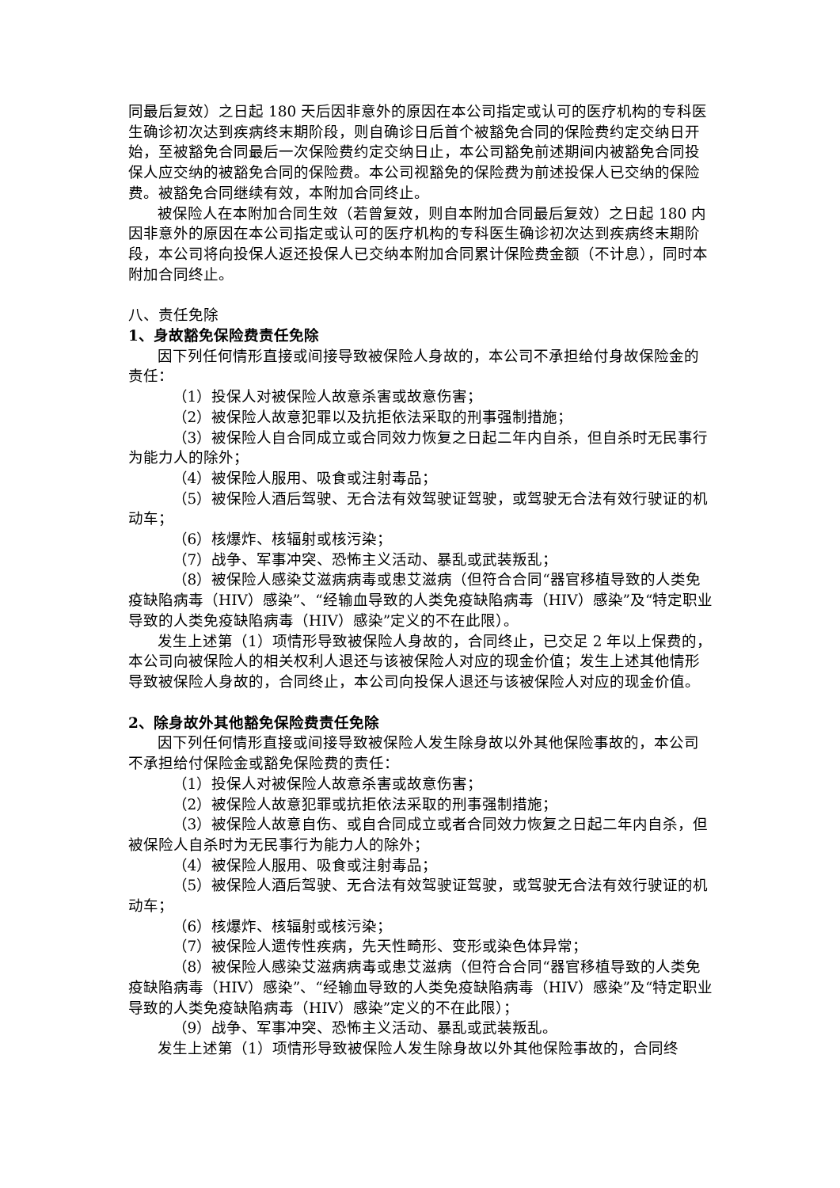同最后复效）之日起 180 天后因非意外的原因在本公司指定或认可的医疗机构的专科医生确诊初次达到疾病终末期阶段，则自确诊日后首个被豁免合同的保险费约定交纳日开始，至被豁免合同最后一次保险费约定交纳日止，本公司豁免前述期间内被豁免合同投保人应交纳的被豁免合同的保险费。本公司视豁免的保险费为前述投保人已交纳的保险费。被豁免合同继续有效，本附加合同终止。
被保险人在本附加合同生效（若曾复效，则自本附加合同最后复效）之日起 180 内因非意外的原因在本公司指定或认可的医疗机构的专科医生确诊初次达到疾病终末期阶段，本公司将向投保人返还投保人已交纳本附加合同累计保险费金额（不计息），同时本附加合同终止。
八、责任免除
1、身故豁免保险费责任免除
因下列任何情形直接或间接导致被保险人身故的，本公司不承担给付身故保险金的责任：
（1）投保人对被保险人故意杀害或故意伤害；
（2）被保险人故意犯罪以及抗拒依法采取的刑事强制措施；
（3）被保险人自合同成立或合同效力恢复之日起二年内自杀，但自杀时无民事行为能力人的除外；
（4）被保险人服用、吸食或注射毒品；
（5）被保险人酒后驾驶、无合法有效驾驶证驾驶，或驾驶无合法有效行驶证的机动车；
（6）核爆炸、核辐射或核污染；
（7）战争、军事冲突、恐怖主义活动、暴乱或武装叛乱；
（8）被保险人感染艾滋病病毒或患艾滋病（但符合合同“器官移植导致的人类免疫缺陷病毒（HIV）感染”、“经输血导致的人类免疫缺陷病毒（HIV）感染”及“特定职业导致的人类免疫缺陷病毒（HIV）感染”定义的不在此限）。
发生上述第（1）项情形导致被保险人身故的，合同终止，已交足 2 年以上保费的，本公司向被保险人的相关权利人退还与该被保险人对应的现金价值；发生上述其他情形导致被保险人身故的，合同终止，本公司向投保人退还与该被保险人对应的现金价值。
2、除身故外其他豁免保险费责任免除
因下列任何情形直接或间接导致被保险人发生除身故以外其他保险事故的，本公司不承担给付保险金或豁免保险费的责任：
（1）投保人对被保险人故意杀害或故意伤害；
（2）被保险人故意犯罪或抗拒依法采取的刑事强制措施；
（3）被保险人故意自伤、或自合同成立或者合同效力恢复之日起二年内自杀，但被保险人自杀时为无民事行为能力人的除外；
（4）被保险人服用、吸食或注射毒品；
（5）被保险人酒后驾驶、无合法有效驾驶证驾驶，或驾驶无合法有效行驶证的机动车；
（6）核爆炸、核辐射或核污染；
（7）被保险人遗传性疾病，先天性畸形、变形或染色体异常；
（8）被保险人感染艾滋病病毒或患艾滋病（但符合合同“器官移植导致的人类免疫缺陷病毒（HIV）感染”、“经输血导致的人类免疫缺陷病毒（HIV）感染”及“特定职业导致的人类免疫缺陷病毒（HIV）感染”定义的不在此限）；
（9）战争、军事冲突、恐怖主义活动、暴乱或武装叛乱。
发生上述第（1）项情形导致被保险人发生除身故以外其他保险事故的，合同终